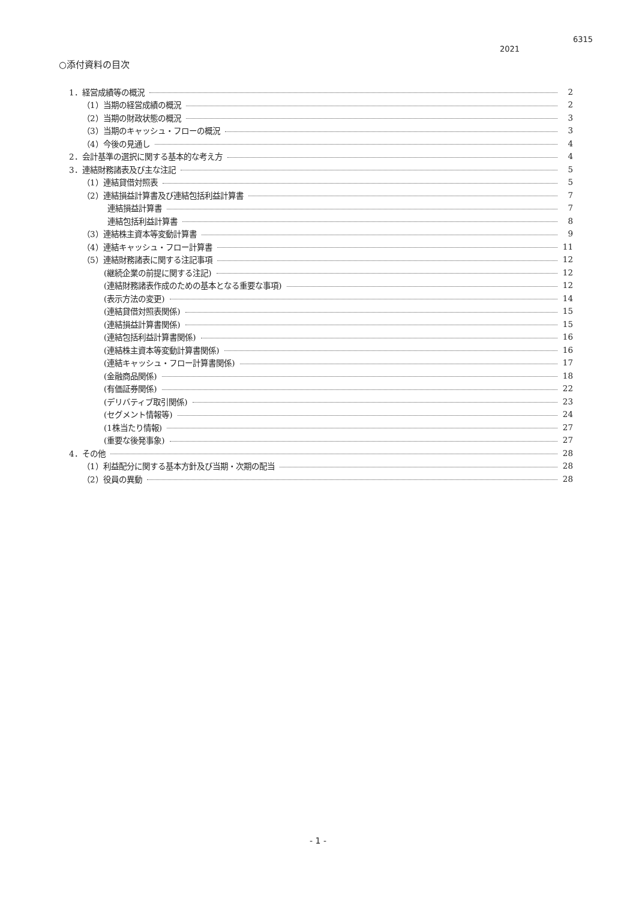6315
2021
○添付資料の目次
1．経営成績等の概況 2
（1）当期の経営成績の概況 2
（2）当期の財政状態の概況 3
（3）当期のキャッシュ・フローの概況 3
（4）今後の見通し 4
2．会計基準の選択に関する基本的な考え方 4
3．連結財務諸表及び主な注記 5
（1）連結貸借対照表 5
（2）連結損益計算書及び連結包括利益計算書 7
連結損益計算書 7
連結包括利益計算書 8
（3）連結株主資本等変動計算書 9
（4）連結キャッシュ・フロー計算書 11
（5）連結財務諸表に関する注記事項 12
(継続企業の前提に関する注記) 12
(連結財務諸表作成のための基本となる重要な事項) 12
(表示方法の変更) 14
(連結貸借対照表関係) 15
(連結損益計算書関係) 15
(連結包括利益計算書関係) 16
(連結株主資本等変動計算書関係) 16
(連結キャッシュ・フロー計算書関係) 17
(金融商品関係) 18
(有価証券関係) 22
(デリバティブ取引関係) 23
(セグメント情報等) 24
(1株当たり情報) 27
(重要な後発事象) 27
4．その他 28
（1）利益配分に関する基本方針及び当期・次期の配当 28
（2）役員の異動 28
- 1 -